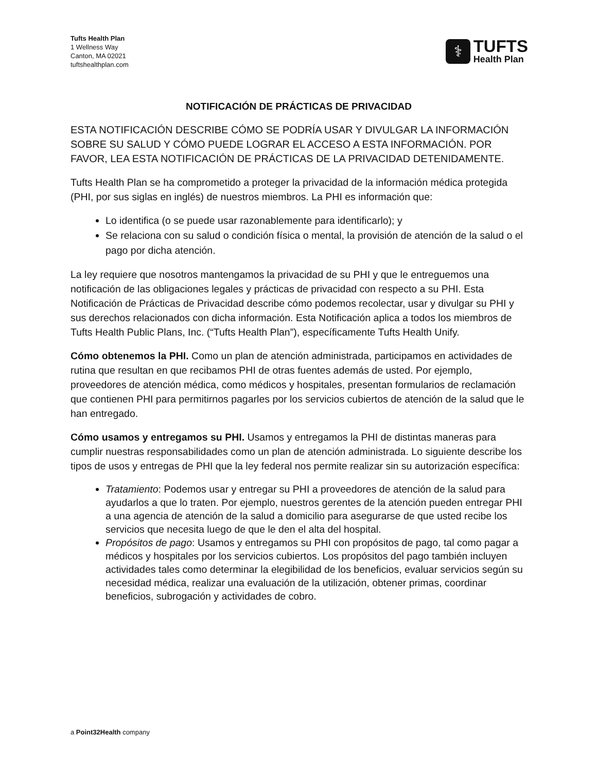Tufts Health Plan
1 Wellness Way
Canton, MA 02021
tuftshealthplan.com
⚕
TUFTS
Health Plan
NOTIFICACIÓN DE PRÁCTICAS DE PRIVACIDAD
ESTA NOTIFICACIÓN DESCRIBE CÓMO SE PODRÍA USAR Y DIVULGAR LA INFORMACIÓN SOBRE SU SALUD Y CÓMO PUEDE LOGRAR EL ACCESO A ESTA INFORMACIÓN. POR FAVOR, LEA ESTA NOTIFICACIÓN DE PRÁCTICAS DE LA PRIVACIDAD DETENIDAMENTE.
Tufts Health Plan se ha comprometido a proteger la privacidad de la información médica protegida (PHI, por sus siglas en inglés) de nuestros miembros. La PHI es información que:
Lo identifica (o se puede usar razonablemente para identificarlo); y
Se relaciona con su salud o condición física o mental, la provisión de atención de la salud o el pago por dicha atención.
La ley requiere que nosotros mantengamos la privacidad de su PHI y que le entreguemos una notificación de las obligaciones legales y prácticas de privacidad con respecto a su PHI. Esta Notificación de Prácticas de Privacidad describe cómo podemos recolectar, usar y divulgar su PHI y sus derechos relacionados con dicha información. Esta Notificación aplica a todos los miembros de Tufts Health Public Plans, Inc. (“Tufts Health Plan”), específicamente Tufts Health Unify.
Cómo obtenemos la PHI. Como un plan de atención administrada, participamos en actividades de rutina que resultan en que recibamos PHI de otras fuentes además de usted. Por ejemplo, proveedores de atención médica, como médicos y hospitales, presentan formularios de reclamación que contienen PHI para permitirnos pagarles por los servicios cubiertos de atención de la salud que le han entregado.
Cómo usamos y entregamos su PHI. Usamos y entregamos la PHI de distintas maneras para cumplir nuestras responsabilidades como un plan de atención administrada. Lo siguiente describe los tipos de usos y entregas de PHI que la ley federal nos permite realizar sin su autorización específica:
Tratamiento: Podemos usar y entregar su PHI a proveedores de atención de la salud para ayudarlos a que lo traten. Por ejemplo, nuestros gerentes de la atención pueden entregar PHI a una agencia de atención de la salud a domicilio para asegurarse de que usted recibe los servicios que necesita luego de que le den el alta del hospital.
Propósitos de pago: Usamos y entregamos su PHI con propósitos de pago, tal como pagar a médicos y hospitales por los servicios cubiertos. Los propósitos del pago también incluyen actividades tales como determinar la elegibilidad de los beneficios, evaluar servicios según su necesidad médica, realizar una evaluación de la utilización, obtener primas, coordinar beneficios, subrogación y actividades de cobro.
a Point32Health company